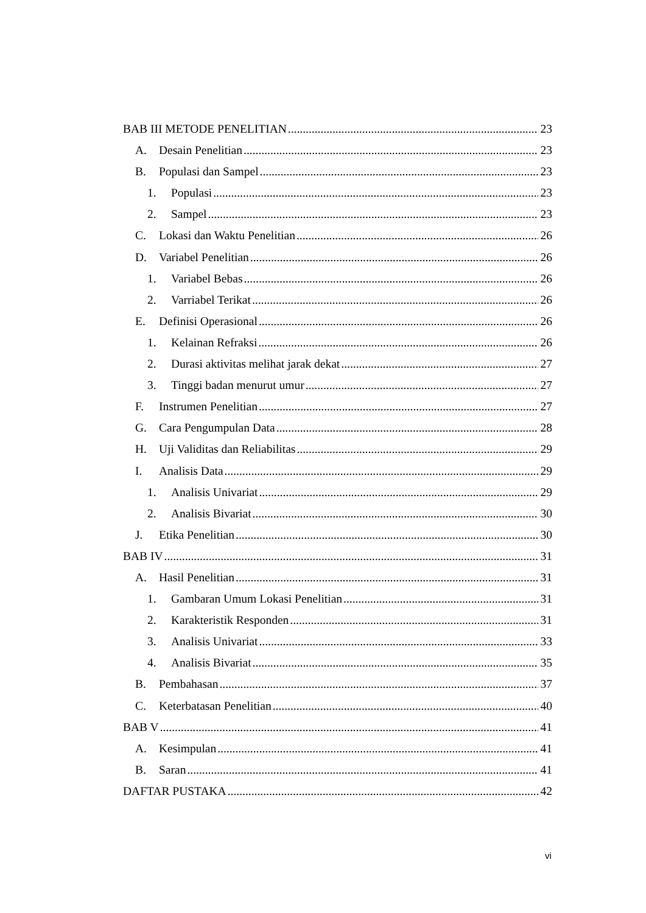BAB III METODE PENELITIAN 23
A. Desain Penelitian 23
B. Populasi dan Sampel 23
1. Populasi 23
2. Sampel 23
C. Lokasi dan Waktu Penelitian 26
D. Variabel Penelitian 26
1. Variabel Bebas 26
2. Varriabel Terikat 26
E. Definisi Operasional 26
1. Kelainan Refraksi 26
2. Durasi aktivitas melihat jarak dekat 27
3. Tinggi badan menurut umur 27
F. Instrumen Penelitian 27
G. Cara Pengumpulan Data 28
H. Uji Validitas dan Reliabilitas 29
I. Analisis Data 29
1. Analisis Univariat 29
2. Analisis Bivariat 30
J. Etika Penelitian 30
BAB IV 31
A. Hasil Penelitian 31
1. Gambaran Umum Lokasi Penelitian 31
2. Karakteristik Responden 31
3. Analisis Univariat 33
4. Analisis Bivariat 35
B. Pembahasan 37
C. Keterbatasan Penelitian 40
BAB V 41
A. Kesimpulan 41
B. Saran 41
DAFTAR PUSTAKA 42
vi